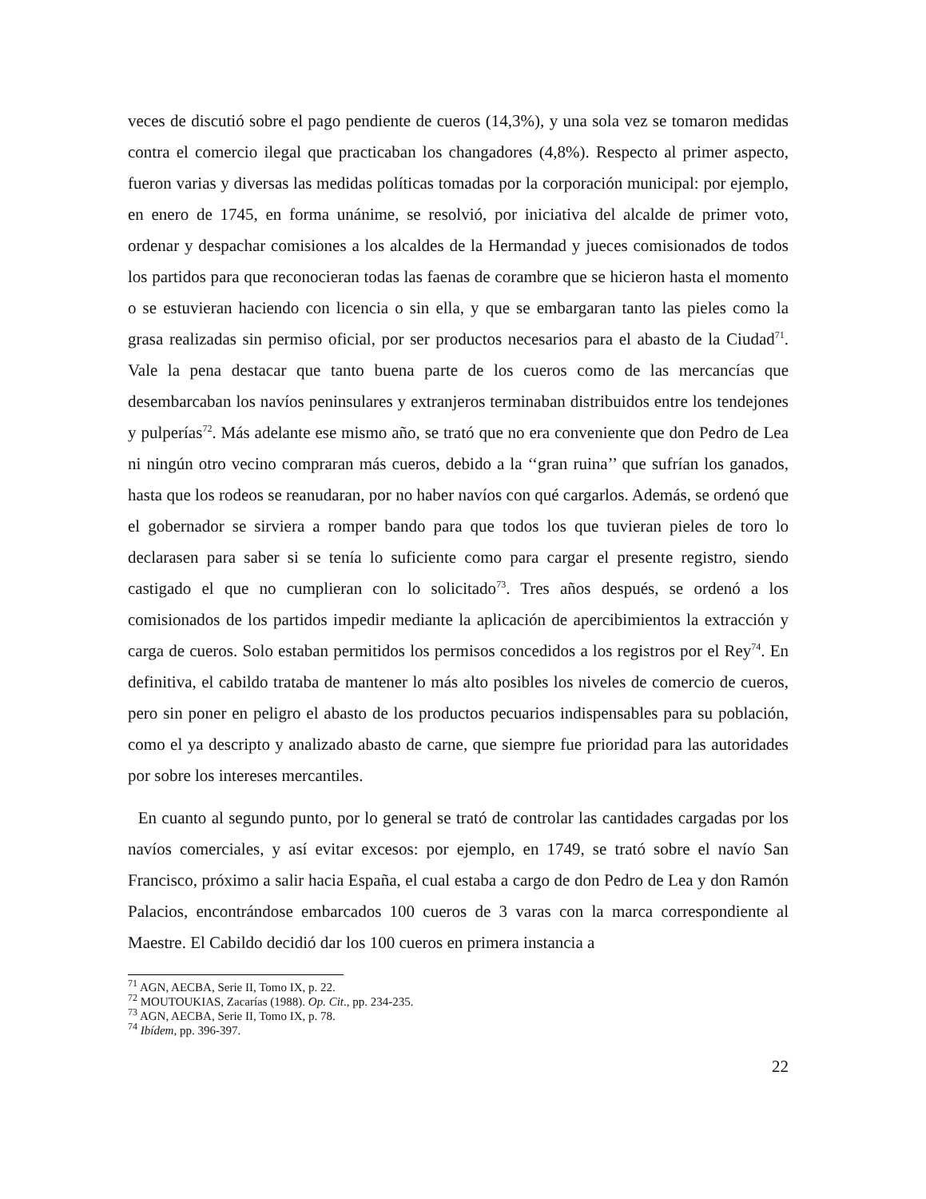veces de discutió sobre el pago pendiente de cueros (14,3%), y una sola vez se tomaron medidas contra el comercio ilegal que practicaban los changadores (4,8%). Respecto al primer aspecto, fueron varias y diversas las medidas políticas tomadas por la corporación municipal: por ejemplo, en enero de 1745, en forma unánime, se resolvió, por iniciativa del alcalde de primer voto, ordenar y despachar comisiones a los alcaldes de la Hermandad y jueces comisionados de todos los partidos para que reconocieran todas las faenas de corambre que se hicieron hasta el momento o se estuvieran haciendo con licencia o sin ella, y que se embargaran tanto las pieles como la grasa realizadas sin permiso oficial, por ser productos necesarios para el abasto de la Ciudad<sup>71</sup>. Vale la pena destacar que tanto buena parte de los cueros como de las mercancías que desembarcaban los navíos peninsulares y extranjeros terminaban distribuidos entre los tendejones y pulperías<sup>72</sup>. Más adelante ese mismo año, se trató que no era conveniente que don Pedro de Lea ni ningún otro vecino compraran más cueros, debido a la ‘‘gran ruina’’ que sufrían los ganados, hasta que los rodeos se reanudaran, por no haber navíos con qué cargarlos. Además, se ordenó que el gobernador se sirviera a romper bando para que todos los que tuvieran pieles de toro lo declarasen para saber si se tenía lo suficiente como para cargar el presente registro, siendo castigado el que no cumplieran con lo solicitado<sup>73</sup>. Tres años después, se ordenó a los comisionados de los partidos impedir mediante la aplicación de apercibimientos la extracción y carga de cueros. Solo estaban permitidos los permisos concedidos a los registros por el Rey<sup>74</sup>. En definitiva, el cabildo trataba de mantener lo más alto posibles los niveles de comercio de cueros, pero sin poner en peligro el abasto de los productos pecuarios indispensables para su población, como el ya descripto y analizado abasto de carne, que siempre fue prioridad para las autoridades por sobre los intereses mercantiles.
En cuanto al segundo punto, por lo general se trató de controlar las cantidades cargadas por los navíos comerciales, y así evitar excesos: por ejemplo, en 1749, se trató sobre el navío San Francisco, próximo a salir hacia España, el cual estaba a cargo de don Pedro de Lea y don Ramón Palacios, encontrándose embarcados 100 cueros de 3 varas con la marca correspondiente al Maestre. El Cabildo decidió dar los 100 cueros en primera instancia a
<sup>71</sup> AGN, AECBA, Serie II, Tomo IX, p. 22.
<sup>72</sup> MOUTOUKIAS, Zacarías (1988). Op. Cit., pp. 234-235.
<sup>73</sup> AGN, AECBA, Serie II, Tomo IX, p. 78.
<sup>74</sup> Ibídem, pp. 396-397.
22